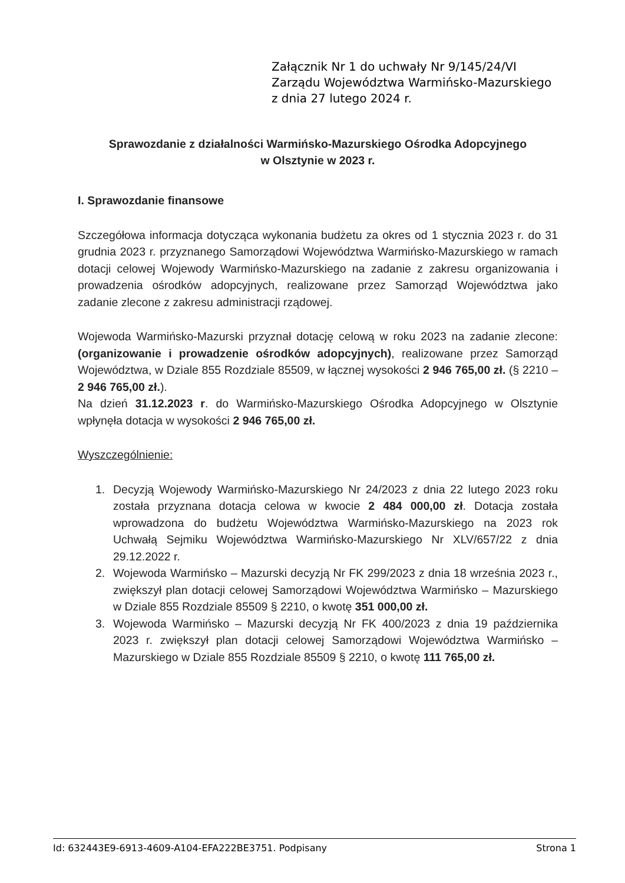Załącznik Nr 1 do uchwały Nr 9/145/24/VI
Zarządu Województwa Warmińsko-Mazurskiego
z dnia 27 lutego 2024 r.
Sprawozdanie z działalności Warmińsko-Mazurskiego Ośrodka Adopcyjnego
w Olsztynie w 2023 r.
I. Sprawozdanie finansowe
Szczegółowa informacja dotycząca wykonania budżetu za okres od 1 stycznia 2023 r. do 31 grudnia 2023 r. przyznanego Samorządowi Województwa Warmińsko-Mazurskiego w ramach dotacji celowej Wojewody Warmińsko-Mazurskiego na zadanie z zakresu organizowania i prowadzenia ośrodków adopcyjnych, realizowane przez Samorząd Województwa jako zadanie zlecone z zakresu administracji rządowej.
Wojewoda Warmińsko-Mazurski przyznał dotację celową w roku 2023 na zadanie zlecone: (organizowanie i prowadzenie ośrodków adopcyjnych), realizowane przez Samorząd Województwa, w Dziale 855 Rozdziale 85509, w łącznej wysokości 2 946 765,00 zł. (§ 2210 – 2 946 765,00 zł.).
Na dzień 31.12.2023 r. do Warmińsko-Mazurskiego Ośrodka Adopcyjnego w Olsztynie wpłynęła dotacja w wysokości 2 946 765,00 zł.
Wyszczególnienie:
1. Decyzją Wojewody Warmińsko-Mazurskiego Nr 24/2023 z dnia 22 lutego 2023 roku została przyznana dotacja celowa w kwocie 2 484 000,00 zł. Dotacja została wprowadzona do budżetu Województwa Warmińsko-Mazurskiego na 2023 rok Uchwałą Sejmiku Województwa Warmińsko-Mazurskiego Nr XLV/657/22 z dnia 29.12.2022 r.
2. Wojewoda Warmińsko – Mazurski decyzją Nr FK 299/2023 z dnia 18 września 2023 r., zwiększył plan dotacji celowej Samorządowi Województwa Warmińsko – Mazurskiego w Dziale 855 Rozdziale 85509 § 2210, o kwotę 351 000,00 zł.
3. Wojewoda Warmińsko – Mazurski decyzją Nr FK 400/2023 z dnia 19 października 2023 r. zwiększył plan dotacji celowej Samorządowi Województwa Warmińsko – Mazurskiego w Dziale 855 Rozdziale 85509 § 2210, o kwotę 111 765,00 zł.
Id: 632443E9-6913-4609-A104-EFA222BE3751. Podpisany Strona 1